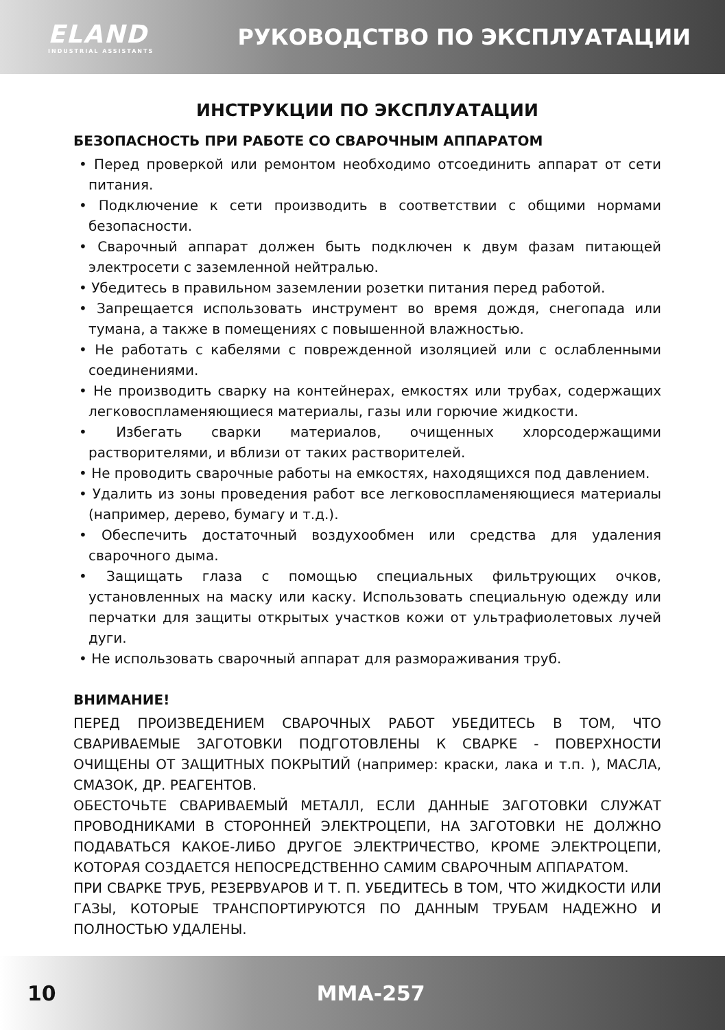ELAND
INDUSTRIAL ASSISTANTS
РУКОВОДСТВО ПО ЭКСПЛУАТАЦИИ
ИНСТРУКЦИИ ПО ЭКСПЛУАТАЦИИ
БЕЗОПАСНОСТЬ ПРИ РАБОТЕ СО СВАРОЧНЫМ АППАРАТОМ
• Перед проверкой или ремонтом необходимо отсоединить аппарат от сети питания.
• Подключение к сети производить в соответствии с общими нормами безопасности.
• Сварочный аппарат должен быть подключен к двум фазам питающей электросети с заземленной нейтралью.
• Убедитесь в правильном заземлении розетки питания перед работой.
• Запрещается использовать инструмент во время дождя, снегопада или тумана, а также в помещениях с повышенной влажностью.
• Не работать с кабелями с поврежденной изоляцией или с ослабленными соединениями.
• Не производить сварку на контейнерах, емкостях или трубах, содержащих легковоспламеняющиеся материалы, газы или горючие жидкости.
• Избегать сварки материалов, очищенных хлорсодержащими растворителями, и вблизи от таких растворителей.
• Не проводить сварочные работы на емкостях, находящихся под давлением.
• Удалить из зоны проведения работ все легковоспламеняющиеся материалы (например, дерево, бумагу и т.д.).
• Обеспечить достаточный воздухообмен или средства для удаления сварочного дыма.
• Защищать глаза с помощью специальных фильтрующих очков, установленных на маску или каску. Использовать специальную одежду или перчатки для защиты открытых участков кожи от ультрафиолетовых лучей дуги.
• Не использовать сварочный аппарат для размораживания труб.
ВНИМАНИЕ!
ПЕРЕД ПРОИЗВЕДЕНИЕМ СВАРОЧНЫХ РАБОТ УБЕДИТЕСЬ В ТОМ, ЧТО СВАРИВАЕМЫЕ ЗАГОТОВКИ ПОДГОТОВЛЕНЫ К СВАРКЕ - ПОВЕРХНОСТИ ОЧИЩЕНЫ ОТ ЗАЩИТНЫХ ПОКРЫТИЙ (например: краски, лака и т.п. ), МАСЛА, СМАЗОК, ДР. РЕАГЕНТОВ.
ОБЕСТОЧЬТЕ СВАРИВАЕМЫЙ МЕТАЛЛ, ЕСЛИ ДАННЫЕ ЗАГОТОВКИ СЛУЖАТ ПРОВОДНИКАМИ В СТОРОННЕЙ ЭЛЕКТРОЦЕПИ, НА ЗАГОТОВКИ НЕ ДОЛЖНО ПОДАВАТЬСЯ КАКОЕ-ЛИБО ДРУГОЕ ЭЛЕКТРИЧЕСТВО, КРОМЕ ЭЛЕКТРОЦЕПИ, КОТОРАЯ СОЗДАЕТСЯ НЕПОСРЕДСТВЕННО САМИМ СВАРОЧНЫМ АППАРАТОМ.
ПРИ СВАРКЕ ТРУБ, РЕЗЕРВУАРОВ И Т. П. УБЕДИТЕСЬ В ТОМ, ЧТО ЖИДКОСТИ ИЛИ ГАЗЫ, КОТОРЫЕ ТРАНСПОРТИРУЮТСЯ ПО ДАННЫМ ТРУБАМ НАДЕЖНО И ПОЛНОСТЬЮ УДАЛЕНЫ.
10 MMA-257